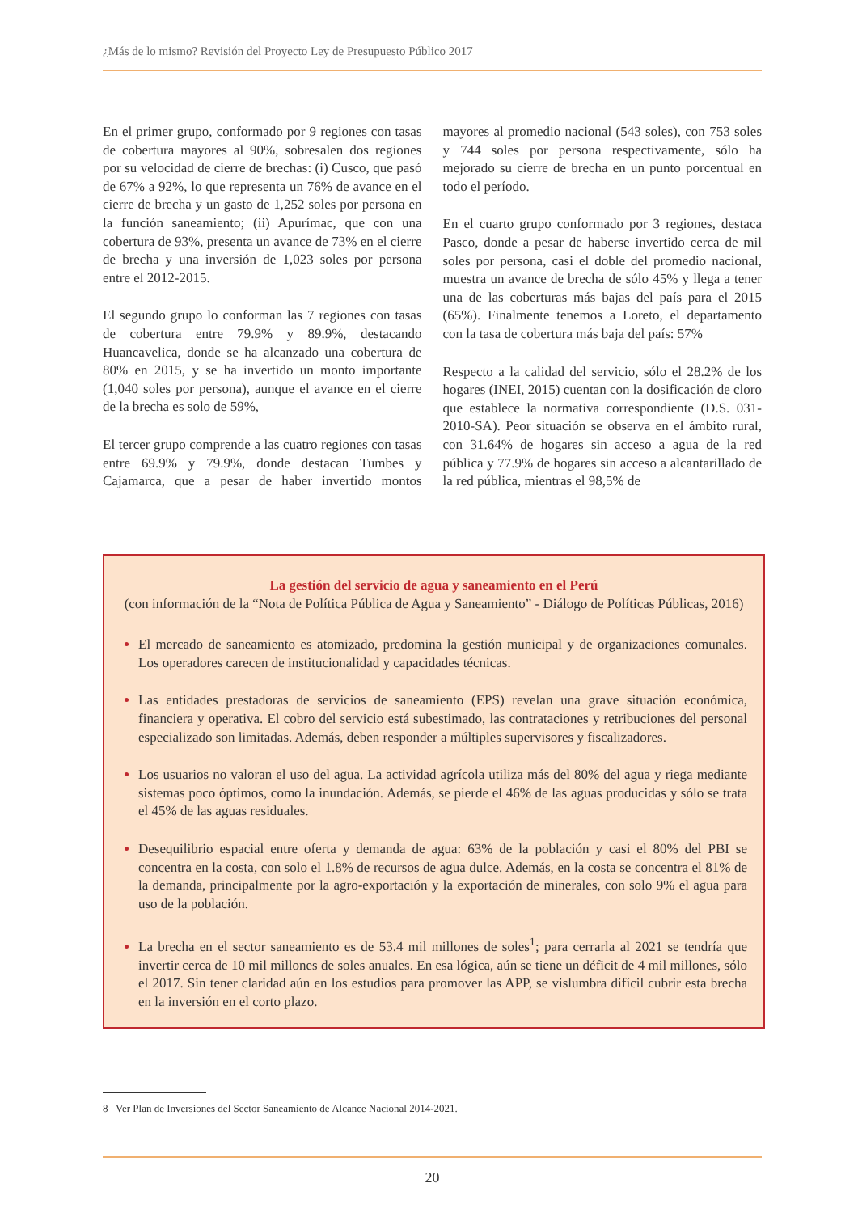¿Más de lo mismo? Revisión del Proyecto Ley de Presupuesto Público 2017
En el primer grupo, conformado por 9 regiones con tasas de cobertura mayores al 90%, sobresalen dos regiones por su velocidad de cierre de brechas: (i) Cusco, que pasó de 67% a 92%, lo que representa un 76% de avance en el cierre de brecha y un gasto de 1,252 soles por persona en la función saneamiento; (ii) Apurímac, que con una cobertura de 93%, presenta un avance de 73% en el cierre de brecha y una inversión de 1,023 soles por persona entre el 2012-2015.
El segundo grupo lo conforman las 7 regiones con tasas de cobertura entre 79.9% y 89.9%, destacando Huancavelica, donde se ha alcanzado una cobertura de 80% en 2015, y se ha invertido un monto importante (1,040 soles por persona), aunque el avance en el cierre de la brecha es solo de 59%,
El tercer grupo comprende a las cuatro regiones con tasas entre 69.9% y 79.9%, donde destacan Tumbes y Cajamarca, que a pesar de haber invertido montos mayores al promedio nacional (543 soles), con 753 soles y 744 soles por persona respectivamente, sólo ha mejorado su cierre de brecha en un punto porcentual en todo el período.
En el cuarto grupo conformado por 3 regiones, destaca Pasco, donde a pesar de haberse invertido cerca de mil soles por persona, casi el doble del promedio nacional, muestra un avance de brecha de sólo 45% y llega a tener una de las coberturas más bajas del país para el 2015 (65%). Finalmente tenemos a Loreto, el departamento con la tasa de cobertura más baja del país: 57%
Respecto a la calidad del servicio, sólo el 28.2% de los hogares (INEI, 2015) cuentan con la dosificación de cloro que establece la normativa correspondiente (D.S. 031-2010-SA). Peor situación se observa en el ámbito rural, con 31.64% de hogares sin acceso a agua de la red pública y 77.9% de hogares sin acceso a alcantarillado de la red pública, mientras el 98,5% de
La gestión del servicio de agua y saneamiento en el Perú
(con información de la “Nota de Política Pública de Agua y Saneamiento” - Diálogo de Políticas Públicas, 2016)
El mercado de saneamiento es atomizado, predomina la gestión municipal y de organizaciones comunales. Los operadores carecen de institucionalidad y capacidades técnicas.
Las entidades prestadoras de servicios de saneamiento (EPS) revelan una grave situación económica, financiera y operativa. El cobro del servicio está subestimado, las contrataciones y retribuciones del personal especializado son limitadas. Además, deben responder a múltiples supervisores y fiscalizadores.
Los usuarios no valoran el uso del agua. La actividad agrícola utiliza más del 80% del agua y riega mediante sistemas poco óptimos, como la inundación. Además, se pierde el 46% de las aguas producidas y sólo se trata el 45% de las aguas residuales.
Desequilibrio espacial entre oferta y demanda de agua: 63% de la población y casi el 80% del PBI se concentra en la costa, con solo el 1.8% de recursos de agua dulce. Además, en la costa se concentra el 81% de la demanda, principalmente por la agro-exportación y la exportación de minerales, con solo 9% el agua para uso de la población.
La brecha en el sector saneamiento es de 53.4 mil millones de soles<sup>1</sup>; para cerrarla al 2021 se tendría que invertir cerca de 10 mil millones de soles anuales. En esa lógica, aún se tiene un déficit de 4 mil millones, sólo el 2017. Sin tener claridad aún en los estudios para promover las APP, se vislumbra difícil cubrir esta brecha en la inversión en el corto plazo.
8 Ver Plan de Inversiones del Sector Saneamiento de Alcance Nacional 2014-2021.
20